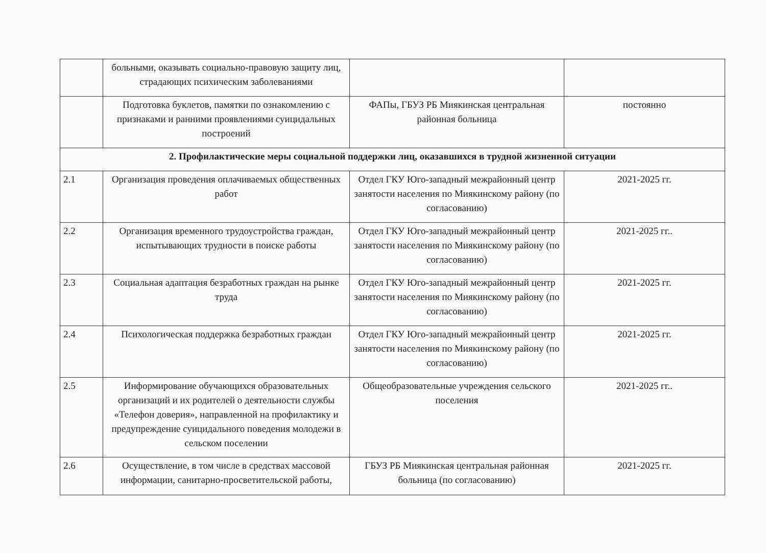| | больными, оказывать социально-правовую защиту лиц, страдающих психическим заболеваниями | | |
| | Подготовка буклетов, памятки по ознакомлению с признаками и ранними проявлениями суицидальных построений | ФАПы, ГБУЗ РБ Миякинская центральная районная больница | постоянно |
| 2. Профилактические меры социальной поддержки лиц, оказавшихся в трудной жизненной ситуации | | | |
| 2.1 | Организация проведения оплачиваемых общественных работ | Отдел ГКУ Юго-западный межрайонный центр занятости населения по Миякинскому району (по согласованию) | 2021-2025 гг. |
| 2.2 | Организация временного трудоустройства граждан, испытывающих трудности в поиске работы | Отдел ГКУ Юго-западный межрайонный центр занятости населения по Миякинскому району (по согласованию) | 2021-2025 гг.. |
| 2.3 | Социальная адаптация безработных граждан на рынке труда | Отдел ГКУ Юго-западный межрайонный центр занятости населения по Миякинскому району (по согласованию) | 2021-2025 гг. |
| 2.4 | Психологическая поддержка безработных граждан | Отдел ГКУ Юго-западный межрайонный центр занятости населения по Миякинскому району (по согласованию) | 2021-2025 гг. |
| 2.5 | Информирование обучающихся образовательных организаций и их родителей о деятельности службы «Телефон доверия», направленной на профилактику и предупреждение суицидального поведения молодежи в сельском поселении | Общеобразовательные учреждения сельского поселения | 2021-2025 гг.. |
| 2.6 | Осуществление, в том числе в средствах массовой информации, санитарно-просветительской работы, | ГБУЗ РБ Миякинская центральная районная больница (по согласованию) | 2021-2025 гг. |